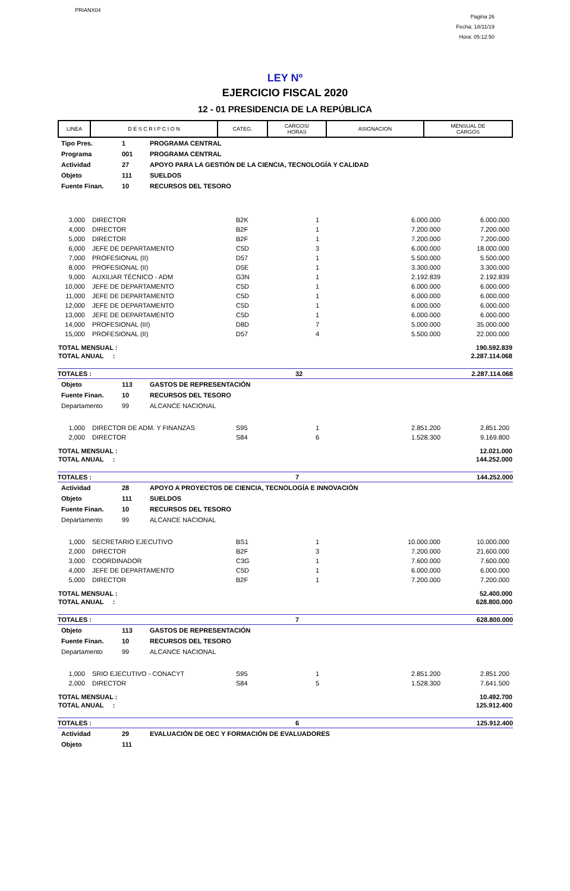PRIANX04
Pagina 26
Fecha: 18/11/19
Hora: 05:12:50
LEY Nº
EJERCICIO FISCAL 2020
12 - 01 PRESIDENCIA DE LA REPÚBLICA
| LINEA | D E S C R I P C I O N | CATEG. | CARGOS/ HORAS | ASIGNACION | MENSUAL DE CARGOS |
| --- | --- | --- | --- | --- | --- |
| Tipo Pres. | 1 | PROGRAMA CENTRAL |
| Programa | 001 | PROGRAMA CENTRAL |
| Actividad | 27 | APOYO PARA LA GESTIÓN DE LA CIENCIA, TECNOLOGÍA Y CALIDAD |
| Objeto | 111 | SUELDOS |
| Fuente Finan. | 10 | RECURSOS DEL TESORO |
| 3,000 | DIRECTOR | B2K | 1 | 6.000.000 | 6.000.000 |
| 4,000 | DIRECTOR | B2F | 1 | 7.200.000 | 7.200.000 |
| 5,000 | DIRECTOR | B2F | 1 | 7.200.000 | 7.200.000 |
| 6,000 | JEFE DE DEPARTAMENTO | C5D | 3 | 6.000.000 | 18.000.000 |
| 7,000 | PROFESIONAL (II) | D57 | 1 | 5.500.000 | 5.500.000 |
| 8,000 | PROFESIONAL (II) | D5E | 1 | 3.300.000 | 3.300.000 |
| 9,000 | AUXILIAR TÉCNICO - ADM | G3N | 1 | 2.192.839 | 2.192.839 |
| 10,000 | JEFE DE DEPARTAMENTO | C5D | 1 | 6.000.000 | 6.000.000 |
| 11,000 | JEFE DE DEPARTAMENTO | C5D | 1 | 6.000.000 | 6.000.000 |
| 12,000 | JEFE DE DEPARTAMENTO | C5D | 1 | 6.000.000 | 6.000.000 |
| 13,000 | JEFE DE DEPARTAMENTO | C5D | 1 | 6.000.000 | 6.000.000 |
| 14,000 | PROFESIONAL (III) | D8D | 7 | 5.000.000 | 35.000.000 |
| 15,000 | PROFESIONAL (II) | D57 | 4 | 5.500.000 | 22.000.000 |
| TOTAL MENSUAL : | 190.592.839 |
| TOTAL ANUAL : | 2.287.114.068 |
| TOTALES : | 32 | 2.287.114.068 |
| Objeto | 113 | GASTOS DE REPRESENTACIÓN |
| Fuente Finan. | 10 | RECURSOS DEL TESORO |
| Departamento | 99 | ALCANCE NACIONAL |
| 1,000 | DIRECTOR DE ADM. Y FINANZAS | S95 | 1 | 2.851.200 | 2.851.200 |
| 2,000 | DIRECTOR | S84 | 6 | 1.528.300 | 9.169.800 |
| TOTAL MENSUAL : | 12.021.000 |
| TOTAL ANUAL : | 144.252.000 |
| TOTALES : | 7 | 144.252.000 |
| Actividad | 28 | APOYO A PROYECTOS DE CIENCIA, TECNOLOGÍA E INNOVACIÓN |
| Objeto | 111 | SUELDOS |
| Fuente Finan. | 10 | RECURSOS DEL TESORO |
| Departamento | 99 | ALCANCE NACIONAL |
| 1,000 | SECRETARIO EJECUTIVO | BS1 | 1 | 10.000.000 | 10.000.000 |
| 2,000 | DIRECTOR | B2F | 3 | 7.200.000 | 21.600.000 |
| 3,000 | COORDINADOR | C3G | 1 | 7.600.000 | 7.600.000 |
| 4,000 | JEFE DE DEPARTAMENTO | C5D | 1 | 6.000.000 | 6.000.000 |
| 5,000 | DIRECTOR | B2F | 1 | 7.200.000 | 7.200.000 |
| TOTAL MENSUAL : | 52.400.000 |
| TOTAL ANUAL : | 628.800.000 |
| TOTALES : | 7 | 628.800.000 |
| Objeto | 113 | GASTOS DE REPRESENTACIÓN |
| Fuente Finan. | 10 | RECURSOS DEL TESORO |
| Departamento | 99 | ALCANCE NACIONAL |
| 1,000 | SRIO EJECUTIVO - CONACYT | S95 | 1 | 2.851.200 | 2.851.200 |
| 2,000 | DIRECTOR | S84 | 5 | 1.528.300 | 7.641.500 |
| TOTAL MENSUAL : | 10.492.700 |
| TOTAL ANUAL : | 125.912.400 |
| TOTALES : | 6 | 125.912.400 |
| Actividad | 29 | EVALUACIÓN DE OEC Y FORMACIÓN DE EVALUADORES |
| Objeto | 111 | |